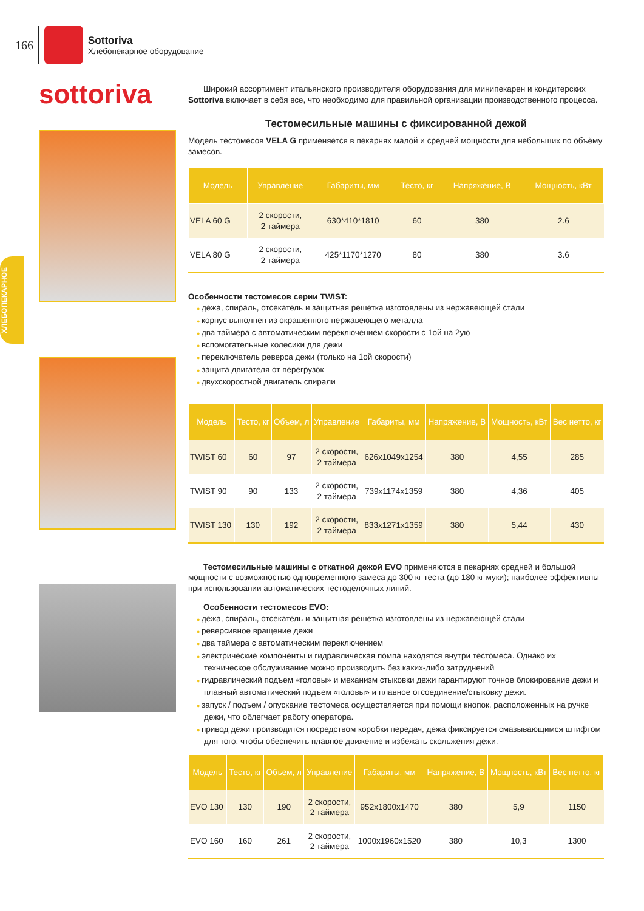166
Sottoriva
Хлебопекарное оборудование
ХЛЕБОПЕКАРНОЕ
sottoriva
Широкий ассортимент итальянского производителя оборудования для минипекарен и кондитерских Sottoriva включает в себя все, что необходимо для правильной организации производственного процесса.
Тестомесильные машины с фиксированной дежой
Модель тестомесов VELA G применяется в пекарнях малой и средней мощности для небольших по объёму замесов.
| Модель | Управление | Габариты, мм | Тесто, кг | Напряжение, В | Мощность, кВт |
| --- | --- | --- | --- | --- | --- |
| VELA 60 G | 2 скорости, 2 таймера | 630*410*1810 | 60 | 380 | 2.6 |
| VELA 80 G | 2 скорости, 2 таймера | 425*1170*1270 | 80 | 380 | 3.6 |
Особенности тестомесов серии TWIST:
дежа, спираль, отсекатель и защитная решетка изготовлены из нержавеющей стали
корпус выполнен из окрашенного нержавеющего металла
два таймера с автоматическим переключением скорости с 1ой на 2ую
вспомогательные колесики для дежи
переключатель реверса дежи (только на 1ой скорости)
защита двигателя от перегрузок
двухскоростной двигатель спирали
| Модель | Тесто, кг | Объем, л | Управление | Габариты, мм | Напряжение, В | Мощность, кВт | Вес нетто, кг |
| --- | --- | --- | --- | --- | --- | --- | --- |
| TWIST 60 | 60 | 97 | 2 скорости, 2 таймера | 626x1049x1254 | 380 | 4,55 | 285 |
| TWIST 90 | 90 | 133 | 2 скорости, 2 таймера | 739x1174x1359 | 380 | 4,36 | 405 |
| TWIST 130 | 130 | 192 | 2 скорости, 2 таймера | 833x1271x1359 | 380 | 5,44 | 430 |
Тестомесильные машины с откатной дежой EVO применяются в пекарнях средней и большой мощности с возможностью одновременного замеса до 300 кг теста (до 180 кг муки); наиболее эффективны при использовании автоматических тестоделочных линий.
Особенности тестомесов EVO:
дежа, спираль, отсекатель и защитная решетка изготовлены из нержавеющей стали
реверсивное вращение дежи
два таймера с автоматическим переключением
электрические компоненты и гидравлическая помпа находятся внутри тестомеса. Однако их техническое обслуживание можно производить без каких-либо затруднений
гидравлический подъем «головы» и механизм стыковки дежи гарантируют точное блокирование дежи и плавный автоматический подъем «головы» и плавное отсоединение/стыковку дежи.
запуск / подъем / опускание тестомеса осуществляется при помощи кнопок, расположенных на ручке дежи, что облегчает работу оператора.
привод дежи производится посредством коробки передач, дежа фиксируется смазывающимся штифтом для того, чтобы обеспечить плавное движение и избежать скольжения дежи.
| Модель | Тесто, кг | Объем, л | Управление | Габариты, мм | Напряжение, В | Мощность, кВт | Вес нетто, кг |
| --- | --- | --- | --- | --- | --- | --- | --- |
| EVO 130 | 130 | 190 | 2 скорости, 2 таймера | 952x1800x1470 | 380 | 5,9 | 1150 |
| EVO 160 | 160 | 261 | 2 скорости, 2 таймера | 1000x1960x1520 | 380 | 10,3 | 1300 |